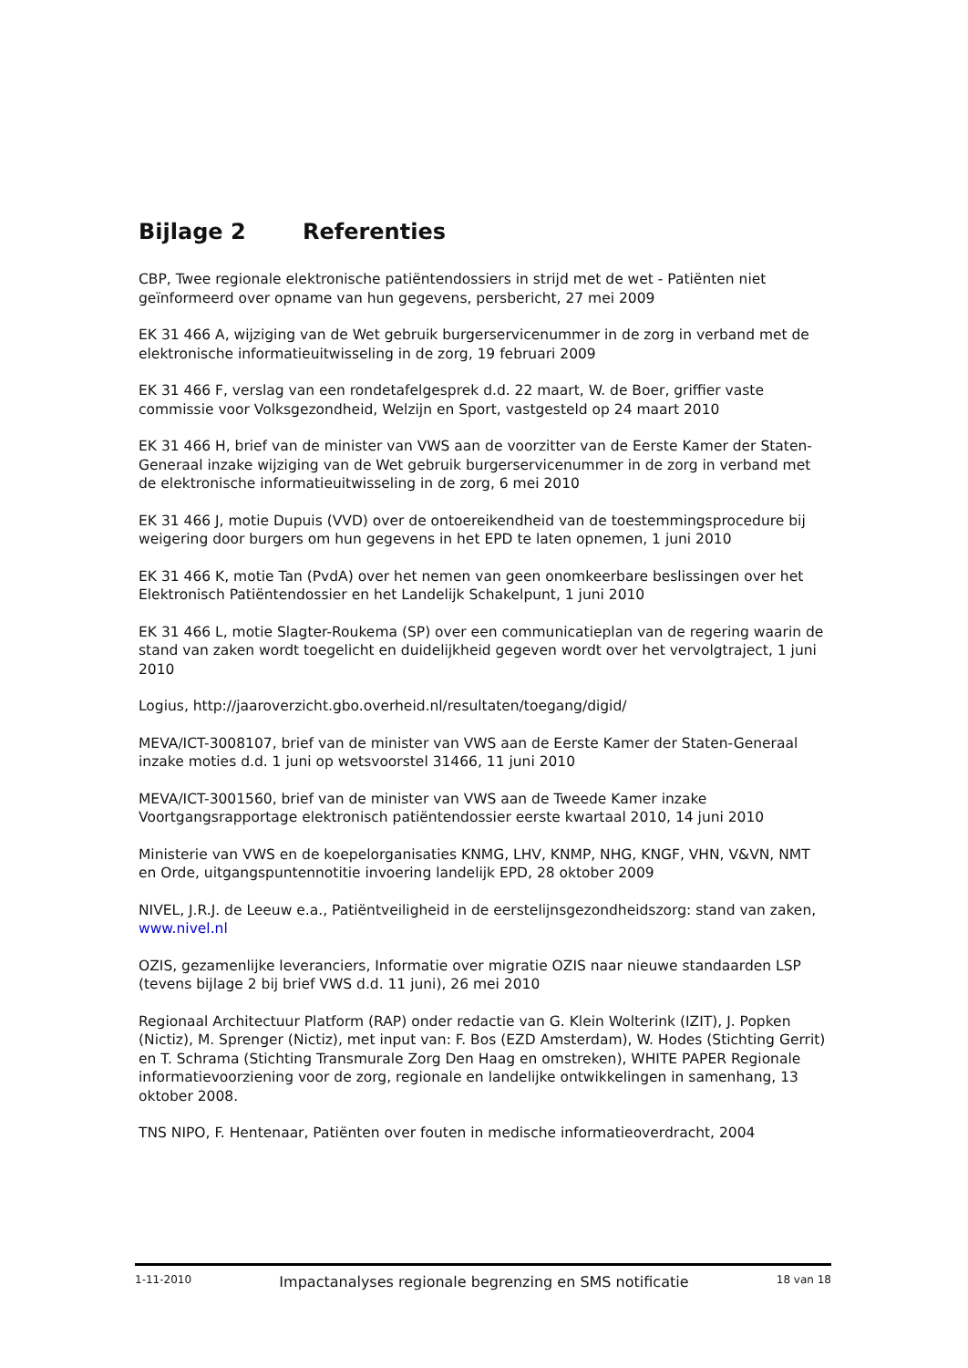Bijlage 2 Referenties
CBP, Twee regionale elektronische patiëntendossiers in strijd met de wet - Patiënten niet geïnformeerd over opname van hun gegevens, persbericht, 27 mei 2009
EK 31 466 A, wijziging van de Wet gebruik burgerservicenummer in de zorg in verband met de elektronische informatieuitwisseling in de zorg, 19 februari 2009
EK 31 466 F, verslag van een rondetafelgesprek d.d. 22 maart, W. de Boer, griffier vaste commissie voor Volksgezondheid, Welzijn en Sport, vastgesteld op 24 maart 2010
EK 31 466 H, brief van de minister van VWS aan de voorzitter van de Eerste Kamer der Staten-Generaal inzake wijziging van de Wet gebruik burgerservicenummer in de zorg in verband met de elektronische informatieuitwisseling in de zorg, 6 mei 2010
EK 31 466 J, motie Dupuis (VVD) over de ontoereikendheid van de toestemmingsprocedure bij weigering door burgers om hun gegevens in het EPD te laten opnemen, 1 juni 2010
EK 31 466 K, motie Tan (PvdA) over het nemen van geen onomkeerbare beslissingen over het Elektronisch Patiëntendossier en het Landelijk Schakelpunt, 1 juni 2010
EK 31 466 L, motie Slagter-Roukema (SP) over een communicatieplan van de regering waarin de stand van zaken wordt toegelicht en duidelijkheid gegeven wordt over het vervolgtraject, 1 juni 2010
Logius, http://jaaroverzicht.gbo.overheid.nl/resultaten/toegang/digid/
MEVA/ICT-3008107, brief van de minister van VWS aan de Eerste Kamer der Staten-Generaal inzake moties d.d. 1 juni op wetsvoorstel 31466, 11 juni 2010
MEVA/ICT-3001560, brief van de minister van VWS aan de Tweede Kamer inzake Voortgangsrapportage elektronisch patiëntendossier eerste kwartaal 2010, 14 juni 2010
Ministerie van VWS en de koepelorganisaties KNMG, LHV, KNMP, NHG, KNGF, VHN, V&VN, NMT en Orde, uitgangspuntennotitie invoering landelijk EPD, 28 oktober 2009
NIVEL, J.R.J. de Leeuw e.a., Patiëntveiligheid in de eerstelijnsgezondheidszorg: stand van zaken, www.nivel.nl
OZIS, gezamenlijke leveranciers, Informatie over migratie OZIS naar nieuwe standaarden LSP (tevens bijlage 2 bij brief VWS d.d. 11 juni), 26 mei 2010
Regionaal Architectuur Platform (RAP) onder redactie van G. Klein Wolterink (IZIT), J. Popken (Nictiz), M. Sprenger (Nictiz), met input van: F. Bos (EZD Amsterdam), W. Hodes (Stichting Gerrit) en T. Schrama (Stichting Transmurale Zorg Den Haag en omstreken), WHITE PAPER Regionale informatievoorziening voor de zorg, regionale en landelijke ontwikkelingen in samenhang, 13 oktober 2008.
TNS NIPO, F. Hentenaar, Patiënten over fouten in medische informatieoverdracht, 2004
1-11-2010 Impactanalyses regionale begrenzing en SMS notificatie 18 van 18